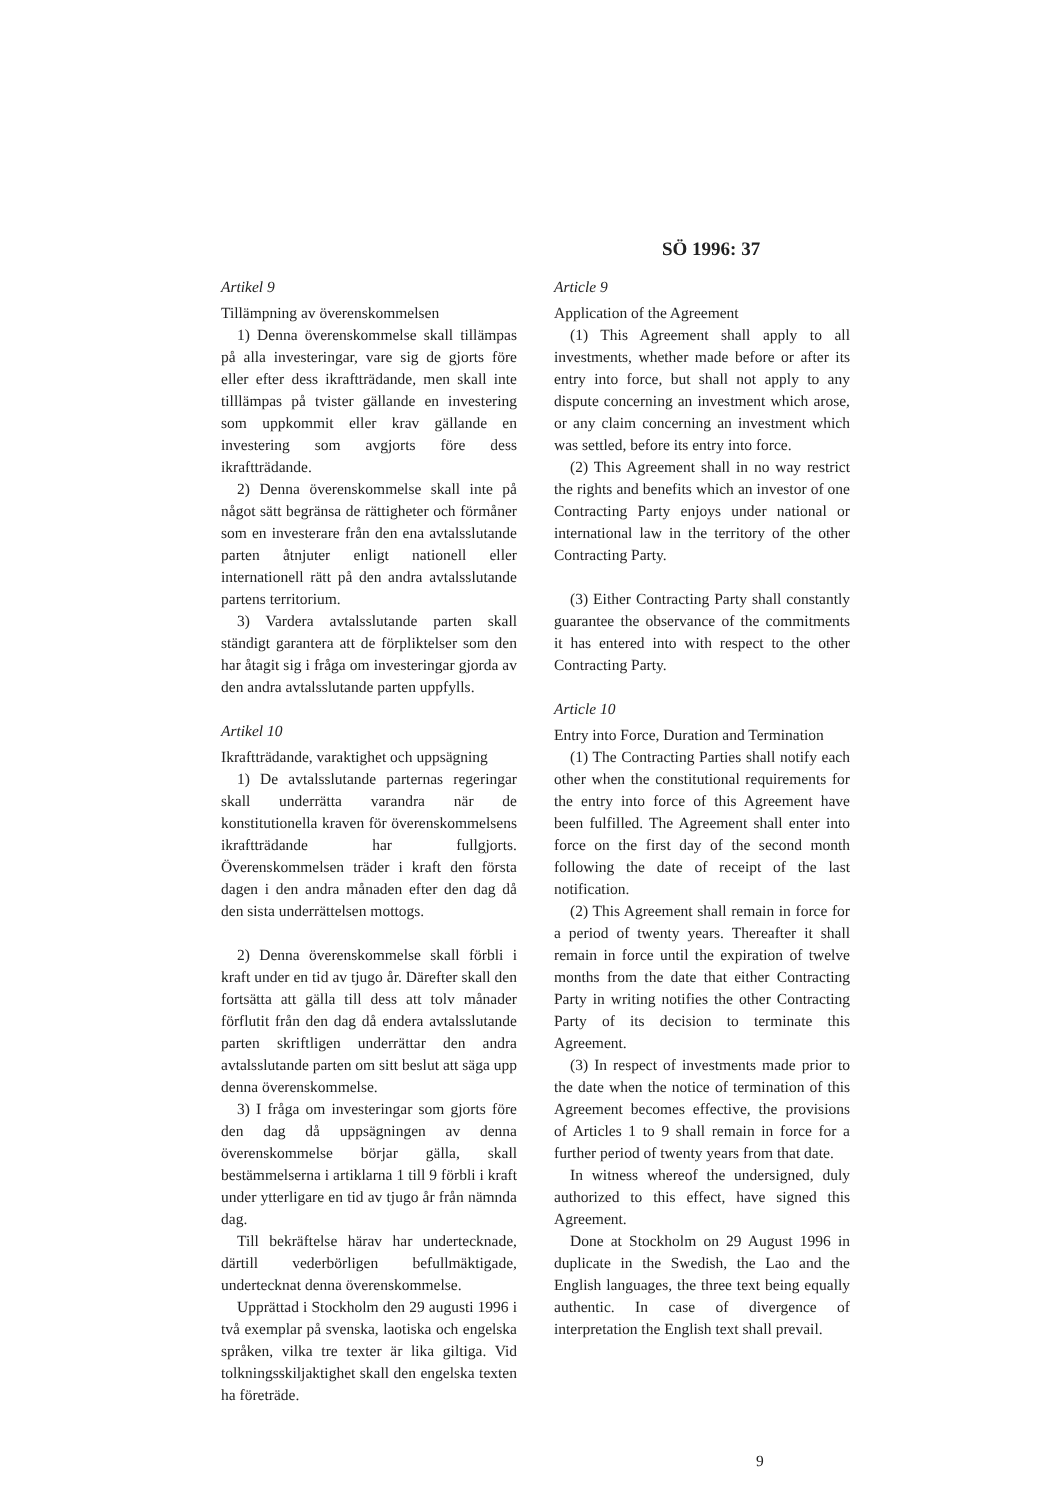SÖ 1996: 37
Artikel 9
Tillämpning av överenskommelsen
1) Denna överenskommelse skall tillämpas på alla investeringar, vare sig de gjorts före eller efter dess ikraftträdande, men skall inte tilllämpas på tvister gällande en investering som uppkommit eller krav gällande en investering som avgjorts före dess ikraftträdande.
2) Denna överenskommelse skall inte på något sätt begränsa de rättigheter och förmåner som en investerare från den ena avtalsslutande parten åtnjuter enligt nationell eller internationell rätt på den andra avtalsslutande partens territorium.
3) Vardera avtalsslutande parten skall ständigt garantera att de förpliktelser som den har åtagit sig i fråga om investeringar gjorda av den andra avtalsslutande parten uppfylls.
Artikel 10
Ikraftträdande, varaktighet och uppsägning
1) De avtalsslutande parternas regeringar skall underrätta varandra när de konstitutionella kraven för överenskommelsens ikraftträdande har fullgjorts. Överenskommelsen träder i kraft den första dagen i den andra månaden efter den dag då den sista underrättelsen mottogs.
2) Denna överenskommelse skall förbli i kraft under en tid av tjugo år. Därefter skall den fortsätta att gälla till dess att tolv månader förflutit från den dag då endera avtalsslutande parten skriftligen underrättar den andra avtalsslutande parten om sitt beslut att säga upp denna överenskommelse.
3) I fråga om investeringar som gjorts före den dag då uppsägningen av denna överenskommelse börjar gälla, skall bestämmelserna i artiklarna 1 till 9 förbli i kraft under ytterligare en tid av tjugo år från nämnda dag.
Till bekräftelse härav har undertecknade, därtill vederbörligen befullmäktigade, undertecknat denna överenskommelse.
Upprättad i Stockholm den 29 augusti 1996 i två exemplar på svenska, laotiska och engelska språken, vilka tre texter är lika giltiga. Vid tolkningsskiljaktighet skall den engelska texten ha företräde.
Article 9
Application of the Agreement
(1) This Agreement shall apply to all investments, whether made before or after its entry into force, but shall not apply to any dispute concerning an investment which arose, or any claim concerning an investment which was settled, before its entry into force.
(2) This Agreement shall in no way restrict the rights and benefits which an investor of one Contracting Party enjoys under national or international law in the territory of the other Contracting Party.
(3) Either Contracting Party shall constantly guarantee the observance of the commitments it has entered into with respect to the other Contracting Party.
Article 10
Entry into Force, Duration and Termination
(1) The Contracting Parties shall notify each other when the constitutional requirements for the entry into force of this Agreement have been fulfilled. The Agreement shall enter into force on the first day of the second month following the date of receipt of the last notification.
(2) This Agreement shall remain in force for a period of twenty years. Thereafter it shall remain in force until the expiration of twelve months from the date that either Contracting Party in writing notifies the other Contracting Party of its decision to terminate this Agreement.
(3) In respect of investments made prior to the date when the notice of termination of this Agreement becomes effective, the provisions of Articles 1 to 9 shall remain in force for a further period of twenty years from that date.
In witness whereof the undersigned, duly authorized to this effect, have signed this Agreement.
Done at Stockholm on 29 August 1996 in duplicate in the Swedish, the Lao and the English languages, the three text being equally authentic. In case of divergence of interpretation the English text shall prevail.
9